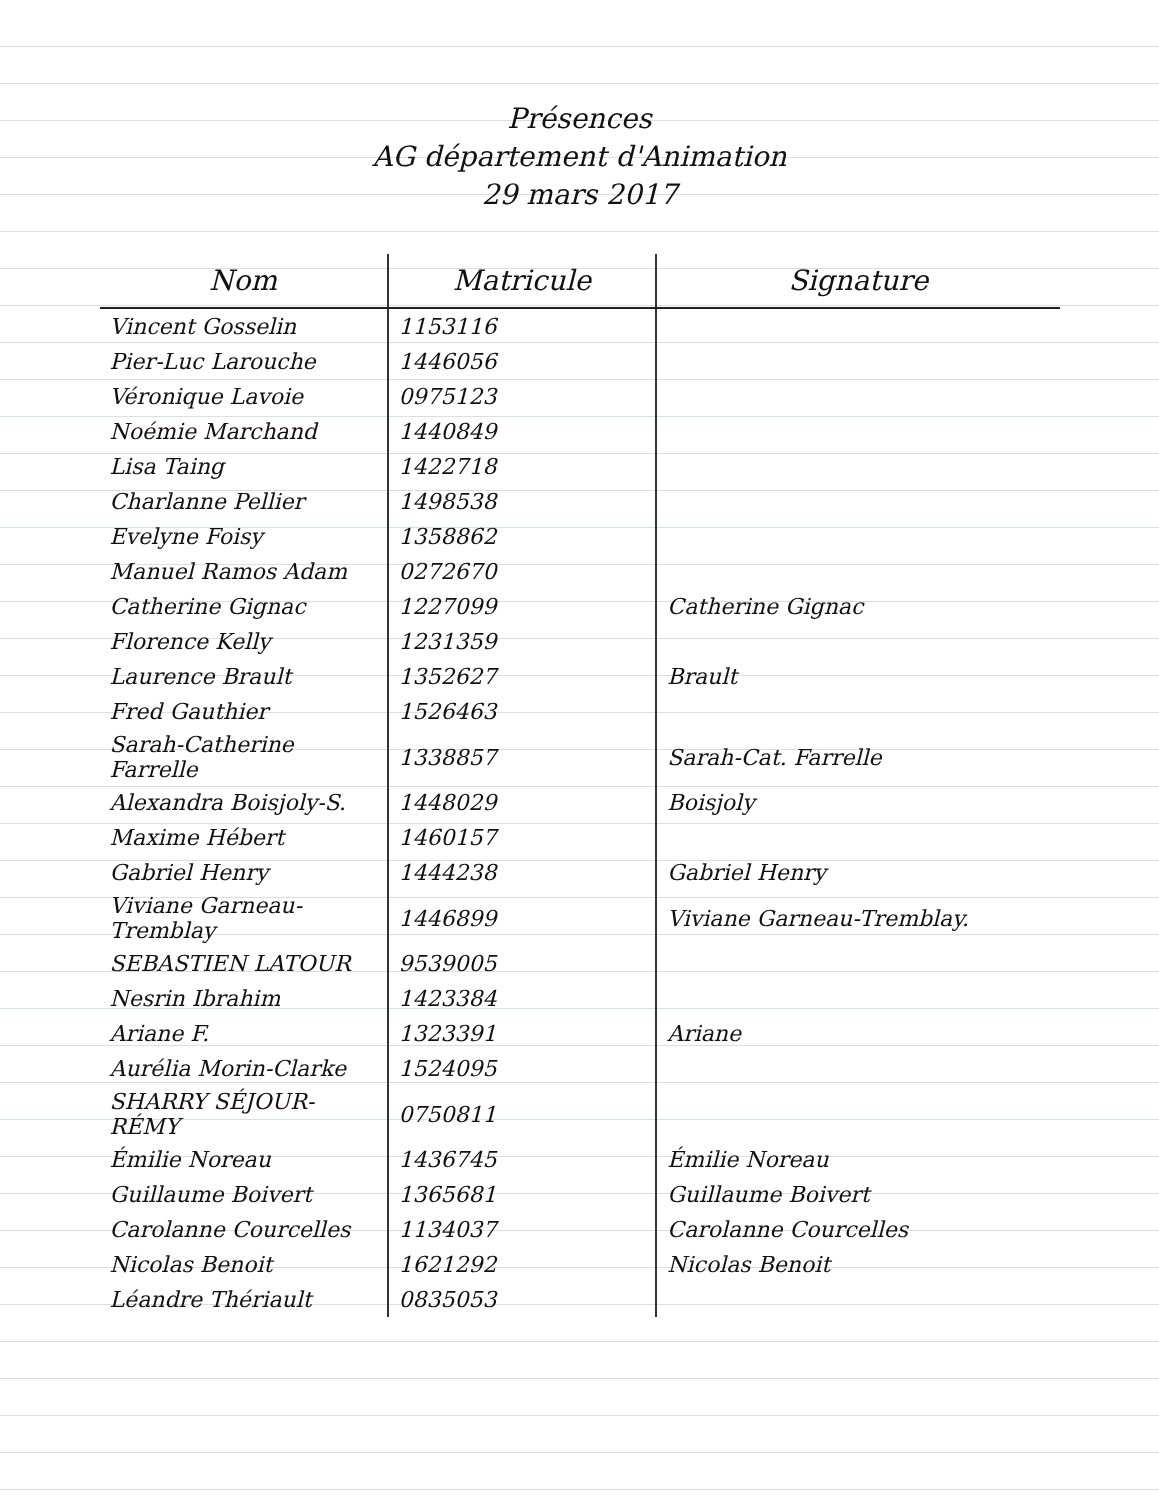Présences
AG département d'Animation
29 mars 2017
| Nom | Matricule | Signature |
| --- | --- | --- |
| Vincent Gosselin | 1153116 | |
| Pier-Luc Larouche | 1446056 | |
| Véronique Lavoie | 0975123 | |
| Noémie Marchand | 1440849 | |
| Lisa Taing | 1422718 | |
| Charlanne Pellier | 1498538 | |
| Evelyne Foisy | 1358862 | |
| Manuel Ramos Adam | 0272670 | |
| Catherine Gignac | 1227099 | Catherine Gignac |
| Florence Kelly | 1231359 | |
| Laurence Brault | 1352627 | Brault |
| Fred Gauthier | 1526463 | |
| Sarah-Catherine Farrelle | 1338857 | Sarah-Cat. Farrelle |
| Alexandra Boisjoly-S. | 1448029 | Boisjoly |
| Maxime Hébert | 1460157 | |
| Gabriel Henry | 1444238 | Gabriel Henry |
| Viviane Garneau-Tremblay | 1446899 | Viviane Garneau-Tremblay. |
| SEBASTIEN LATOUR | 9539005 | |
| Nesrin Ibrahim | 1423384 | |
| Ariane F. | 1323391 | Ariane |
| Aurélia Morin-Clarke | 1524095 | |
| SHARRY SÉJOUR-RÉMY | 0750811 | |
| Émilie Noreau | 1436745 | Émilie Noreau |
| Guillaume Boivert | 1365681 | Guillaume Boivert |
| Carolanne Courcelles | 1134037 | Carolanne Courcelles |
| Nicolas Benoit | 1621292 | Nicolas Benoit |
| Léandre Thériault | 0835053 | |